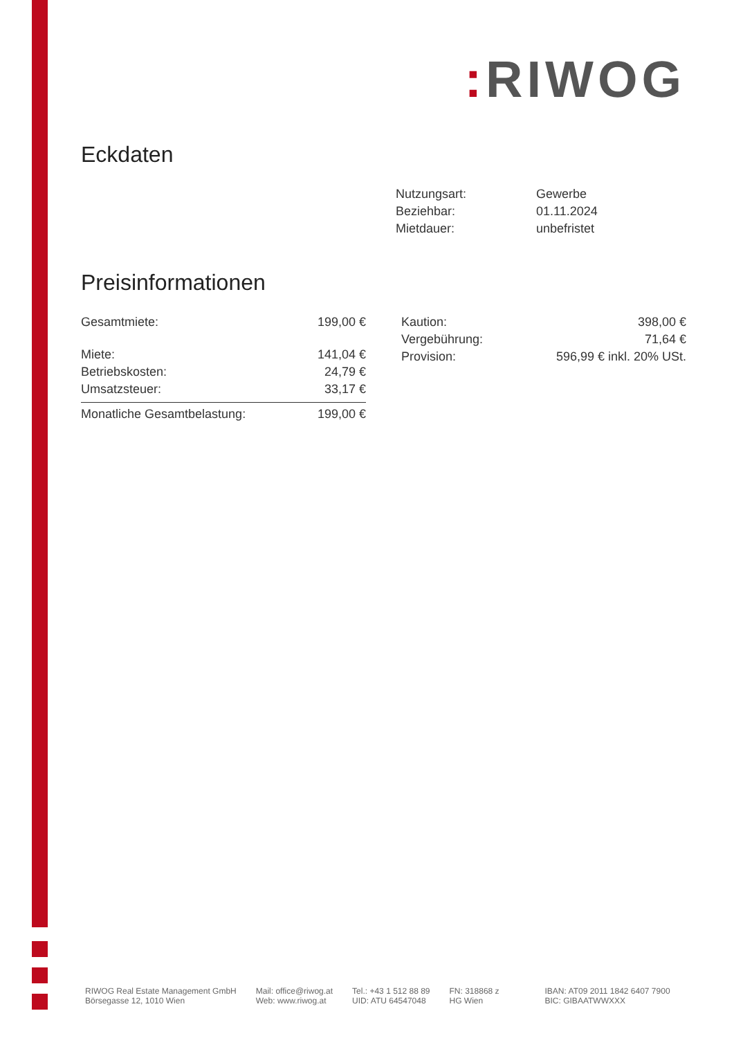: RIWOG
Eckdaten
| Nutzungsart: | Gewerbe |
| Beziehbar: | 01.11.2024 |
| Mietdauer: | unbefristet |
Preisinformationen
| Gesamtmiete: | 199,00 € |
| Miete: | 141,04 € |
| Betriebskosten: | 24,79 € |
| Umsatzsteuer: | 33,17 € |
| Monatliche Gesamtbelastung: | 199,00 € |
| Kaution: | 398,00 € |
| Vergebührung: | 71,64 € |
| Provision: | 596,99 € inkl. 20% USt. |
RIWOG Real Estate Management GmbH
Börsegasse 12, 1010 Wien
Mail: office@riwog.at
Web: www.riwog.at
Tel.: +43 1 512 88 89
UID: ATU 64547048
FN: 318868 z
HG Wien
IBAN: AT09 2011 1842 6407 7900
BIC: GIBAATWWXXX